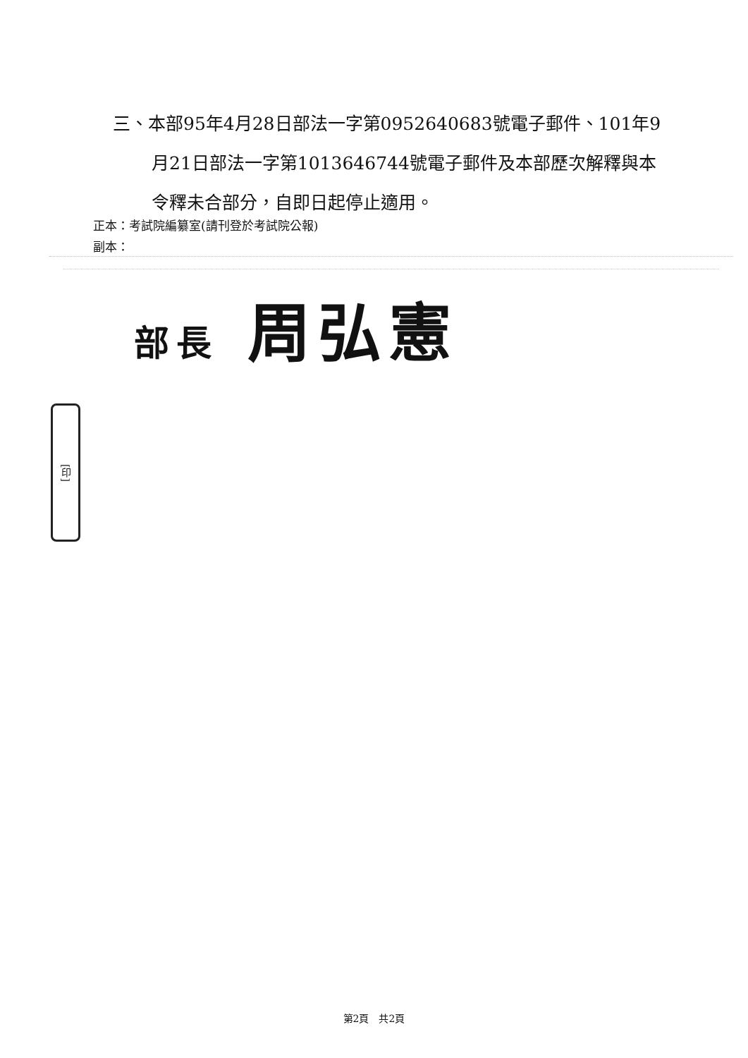三、本部95年4月28日部法一字第0952640683號電子郵件、101年9月21日部法一字第1013646744號電子郵件及本部歷次解釋與本令釋未合部分，自即日起停止適用。
正本：考試院編纂室(請刊登於考試院公報)
副本：
部長 周弘憲
[印]
第2頁　共2頁